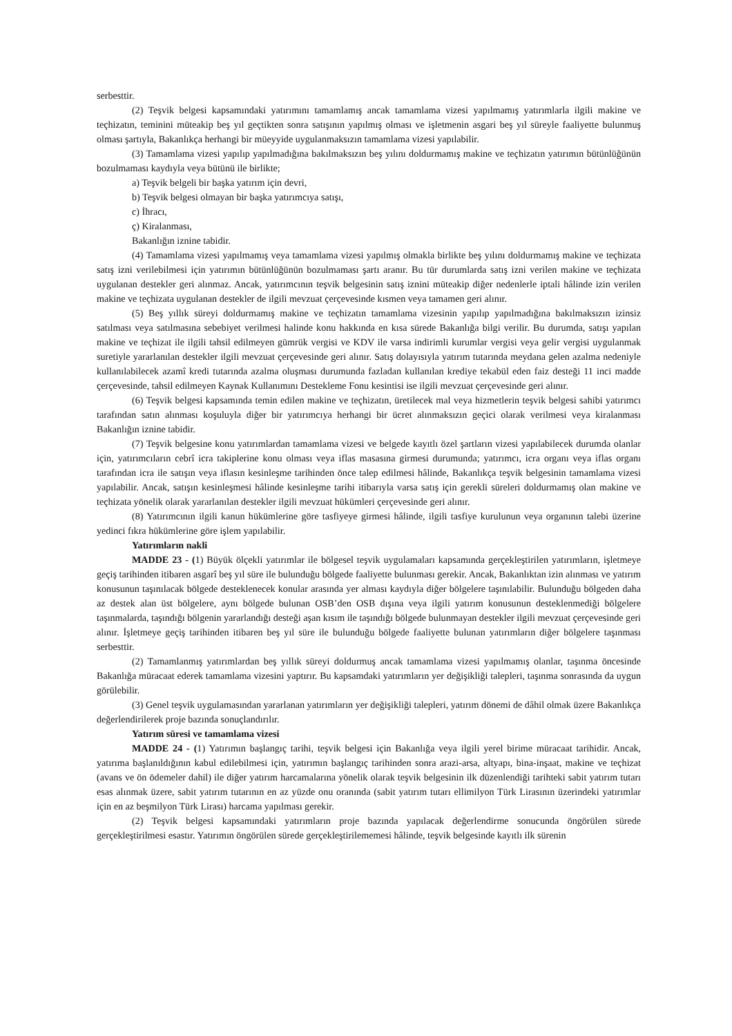serbesttir.
(2) Teşvik belgesi kapsamındaki yatırımını tamamlamış ancak tamamlama vizesi yapılmamış yatırımlarla ilgili makine ve teçhizatın, teminini müteakip beş yıl geçtikten sonra satışının yapılmış olması ve işletmenin asgari beş yıl süreyle faaliyette bulunmuş olması şartıyla, Bakanlıkça herhangi bir müeyyide uygulanmaksızın tamamlama vizesi yapılabilir.
(3) Tamamlama vizesi yapılıp yapılmadığına bakılmaksızın beş yılını doldurmamış makine ve teçhizatın yatırımın bütünlüğünün bozulmaması kaydıyla veya bütünü ile birlikte;
a) Teşvik belgeli bir başka yatırım için devri,
b) Teşvik belgesi olmayan bir başka yatırımcıya satışı,
c) İhracı,
ç) Kiralanması,
Bakanlığın iznine tabidir.
(4) Tamamlama vizesi yapılmamış veya tamamlama vizesi yapılmış olmakla birlikte beş yılını doldurmamış makine ve teçhizata satış izni verilebilmesi için yatırımın bütünlüğünün bozulmaması şartı aranır. Bu tür durumlarda satış izni verilen makine ve teçhizata uygulanan destekler geri alınmaz. Ancak, yatırımcının teşvik belgesinin satış iznini müteakip diğer nedenlerle iptali hâlinde izin verilen makine ve teçhizata uygulanan destekler de ilgili mevzuat çerçevesinde kısmen veya tamamen geri alınır.
(5) Beş yıllık süreyi doldurmamış makine ve teçhizatın tamamlama vizesinin yapılıp yapılmadığına bakılmaksızın izinsiz satılması veya satılmasına sebebiyet verilmesi halinde konu hakkında en kısa sürede Bakanlığa bilgi verilir. Bu durumda, satışı yapılan makine ve teçhizat ile ilgili tahsil edilmeyen gümrük vergisi ve KDV ile varsa indirimli kurumlar vergisi veya gelir vergisi uygulanmak suretiyle yararlanılan destekler ilgili mevzuat çerçevesinde geri alınır. Satış dolayısıyla yatırım tutarında meydana gelen azalma nedeniyle kullanılabilecek azamî kredi tutarında azalma oluşması durumunda fazladan kullanılan krediye tekabül eden faiz desteği 11 inci madde çerçevesinde, tahsil edilmeyen Kaynak Kullanımını Destekleme Fonu kesintisi ise ilgili mevzuat çerçevesinde geri alınır.
(6) Teşvik belgesi kapsamında temin edilen makine ve teçhizatın, üretilecek mal veya hizmetlerin teşvik belgesi sahibi yatırımcı tarafından satın alınması koşuluyla diğer bir yatırımcıya herhangi bir ücret alınmaksızın geçici olarak verilmesi veya kiralanması Bakanlığın iznine tabidir.
(7) Teşvik belgesine konu yatırımlardan tamamlama vizesi ve belgede kayıtlı özel şartların vizesi yapılabilecek durumda olanlar için, yatırımcıların cebrî icra takiplerine konu olması veya iflas masasına girmesi durumunda; yatırımcı, icra organı veya iflas organı tarafından icra ile satışın veya iflasın kesinleşme tarihinden önce talep edilmesi hâlinde, Bakanlıkça teşvik belgesinin tamamlama vizesi yapılabilir. Ancak, satışın kesinleşmesi hâlinde kesinleşme tarihi itibarıyla varsa satış için gerekli süreleri doldurmamış olan makine ve teçhizata yönelik olarak yararlanılan destekler ilgili mevzuat hükümleri çerçevesinde geri alınır.
(8) Yatırımcının ilgili kanun hükümlerine göre tasfiyeye girmesi hâlinde, ilgili tasfiye kurulunun veya organının talebi üzerine yedinci fıkra hükümlerine göre işlem yapılabilir.
Yatırımların nakli
MADDE 23 - (1) Büyük ölçekli yatırımlar ile bölgesel teşvik uygulamaları kapsamında gerçekleştirilen yatırımların, işletmeye geçiş tarihinden itibaren asgarî beş yıl süre ile bulunduğu bölgede faaliyette bulunması gerekir. Ancak, Bakanlıktan izin alınması ve yatırım konusunun taşınılacak bölgede desteklenecek konular arasında yer alması kaydıyla diğer bölgelere taşınılabilir. Bulunduğu bölgeden daha az destek alan üst bölgelere, aynı bölgede bulunan OSB’den OSB dışına veya ilgili yatırım konusunun desteklenmediği bölgelere taşınmalarda, taşındığı bölgenin yararlandığı desteği aşan kısım ile taşındığı bölgede bulunmayan destekler ilgili mevzuat çerçevesinde geri alınır. İşletmeye geçiş tarihinden itibaren beş yıl süre ile bulunduğu bölgede faaliyette bulunan yatırımların diğer bölgelere taşınması serbesttir.
(2) Tamamlanmış yatırımlardan beş yıllık süreyi doldurmuş ancak tamamlama vizesi yapılmamış olanlar, taşınma öncesinde Bakanlığa müracaat ederek tamamlama vizesini yaptırır. Bu kapsamdaki yatırımların yer değişikliği talepleri, taşınma sonrasında da uygun görülebilir.
(3) Genel teşvik uygulamasından yararlanan yatırımların yer değişikliği talepleri, yatırım dönemi de dâhil olmak üzere Bakanlıkça değerlendirilerek proje bazında sonuçlandırılır.
Yatırım süresi ve tamamlama vizesi
MADDE 24 - (1) Yatırımın başlangıç tarihi, teşvik belgesi için Bakanlığa veya ilgili yerel birime müracaat tarihidir. Ancak, yatırıma başlanıldığının kabul edilebilmesi için, yatırımın başlangıç tarihinden sonra arazi-arsa, altyapı, bina-inşaat, makine ve teçhizat (avans ve ön ödemeler dahil) ile diğer yatırım harcamalarına yönelik olarak teşvik belgesinin ilk düzenlendiği tarihteki sabit yatırım tutarı esas alınmak üzere, sabit yatırım tutarının en az yüzde onu oranında (sabit yatırım tutarı ellimilyon Türk Lirasının üzerindeki yatırımlar için en az beşmilyon Türk Lirası) harcama yapılması gerekir.
(2) Teşvik belgesi kapsamındaki yatırımların proje bazında yapılacak değerlendirme sonucunda öngörülen sürede gerçekleştirilmesi esastır. Yatırımın öngörülen sürede gerçekleştirilememesi hâlinde, teşvik belgesinde kayıtlı ilk sürenin